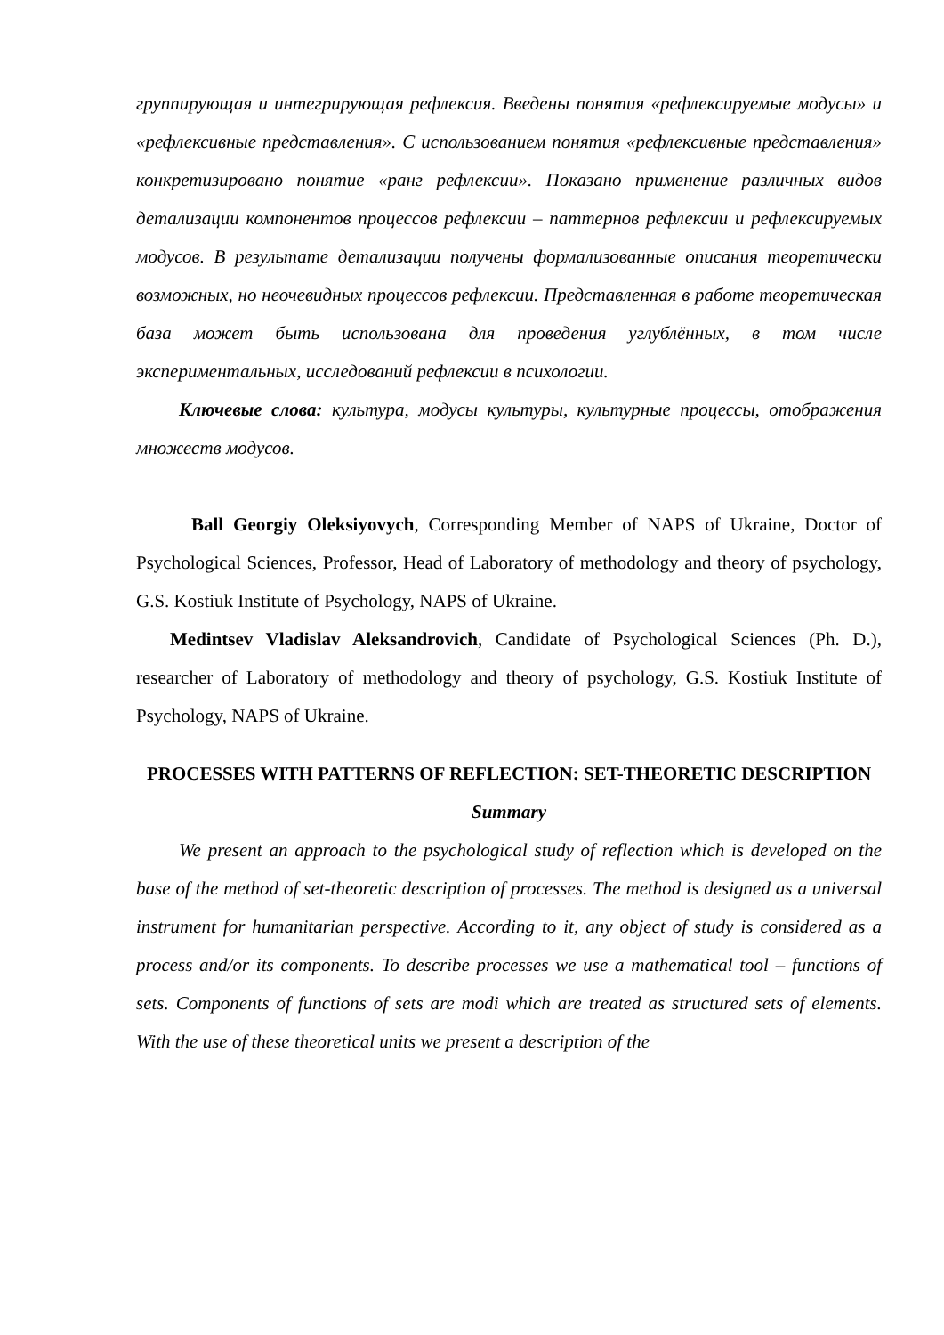группирующая и интегрирующая рефлексия. Введены понятия «рефлексируемые модусы» и «рефлексивные представления». С использованием понятия «рефлексивные представления» конкретизировано понятие «ранг рефлексии». Показано применение различных видов детализации компонентов процессов рефлексии – паттернов рефлексии и рефлексируемых модусов. В результате детализации получены формализованные описания теоретически возможных, но неочевидных процессов рефлексии. Представленная в работе теоретическая база может быть использована для проведения углублённых, в том числе экспериментальных, исследований рефлексии в психологии.
Ключевые слова: культура, модусы культуры, культурные процессы, отображения множеств модусов.
Ball Georgiy Oleksiyovych, Corresponding Member of NAPS of Ukraine, Doctor of Psychological Sciences, Professor, Head of Laboratory of methodology and theory of psychology, G.S. Kostiuk Institute of Psychology, NAPS of Ukraine.
Medintsev Vladislav Aleksandrovich, Candidate of Psychological Sciences (Ph. D.), researcher of Laboratory of methodology and theory of psychology, G.S. Kostiuk Institute of Psychology, NAPS of Ukraine.
PROCESSES WITH PATTERNS OF REFLECTION: SET-THEORETIC DESCRIPTION
Summary
We present an approach to the psychological study of reflection which is developed on the base of the method of set-theoretic description of processes. The method is designed as a universal instrument for humanitarian perspective. According to it, any object of study is considered as a process and/or its components. To describe processes we use a mathematical tool – functions of sets. Components of functions of sets are modi which are treated as structured sets of elements. With the use of these theoretical units we present a description of the